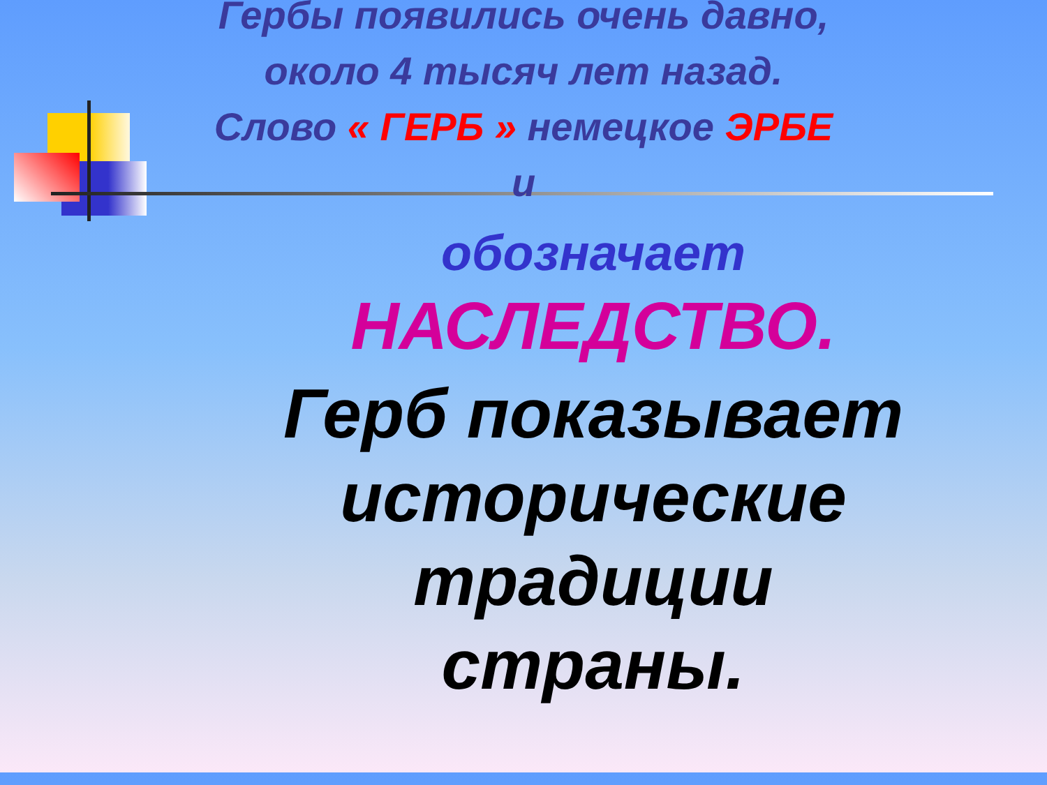Гербы появились очень давно,
около 4 тысяч лет назад.
Слово « ГЕРБ » немецкое ЭРБЕ
и
обозначает
НАСЛЕДСТВО.
Герб показывает историческиe традиции страны.